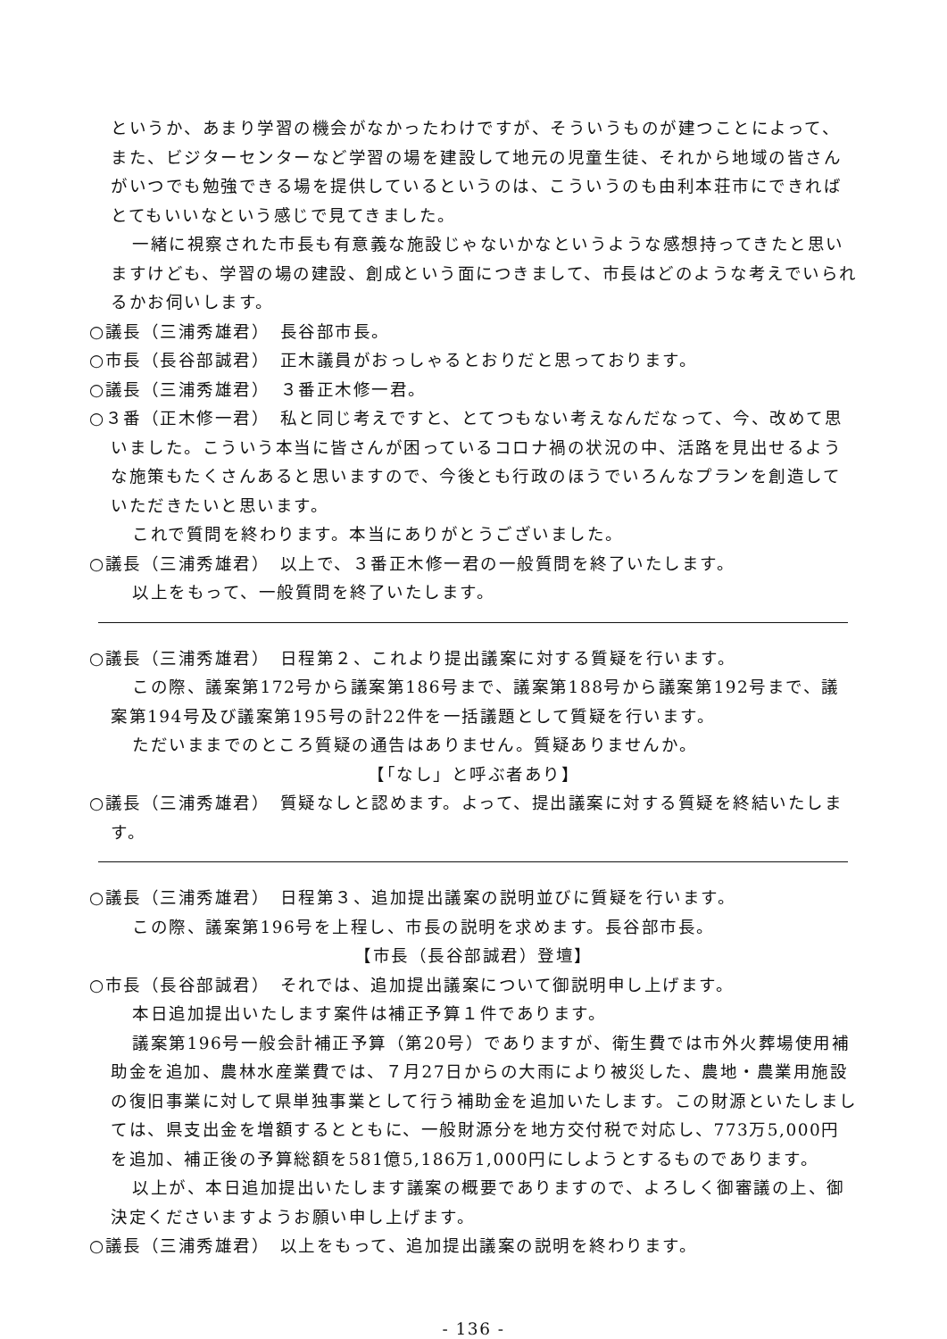というか、あまり学習の機会がなかったわけですが、そういうものが建つことによって、また、ビジターセンターなど学習の場を建設して地元の児童生徒、それから地域の皆さんがいつでも勉強できる場を提供しているというのは、こういうのも由利本荘市にできればとてもいいなという感じで見てきました。
一緒に視察された市長も有意義な施設じゃないかなというような感想持ってきたと思いますけども、学習の場の建設、創成という面につきまして、市長はどのような考えでいられるかお伺いします。
○議長（三浦秀雄君）　長谷部市長。
○市長（長谷部誠君）　正木議員がおっしゃるとおりだと思っております。
○議長（三浦秀雄君）　３番正木修一君。
○３番（正木修一君）　私と同じ考えですと、とてつもない考えなんだなって、今、改めて思いました。こういう本当に皆さんが困っているコロナ禍の状況の中、活路を見出せるような施策もたくさんあると思いますので、今後とも行政のほうでいろんなプランを創造していただきたいと思います。
これで質問を終わります。本当にありがとうございました。
○議長（三浦秀雄君）　以上で、３番正木修一君の一般質問を終了いたします。
以上をもって、一般質問を終了いたします。
○議長（三浦秀雄君）　日程第２、これより提出議案に対する質疑を行います。
この際、議案第172号から議案第186号まで、議案第188号から議案第192号まで、議案第194号及び議案第195号の計22件を一括議題として質疑を行います。
ただいままでのところ質疑の通告はありません。質疑ありませんか。
【「なし」と呼ぶ者あり】
○議長（三浦秀雄君）　質疑なしと認めます。よって、提出議案に対する質疑を終結いたします。
○議長（三浦秀雄君）　日程第３、追加提出議案の説明並びに質疑を行います。
この際、議案第196号を上程し、市長の説明を求めます。長谷部市長。
【市長（長谷部誠君）登壇】
○市長（長谷部誠君）　それでは、追加提出議案について御説明申し上げます。
本日追加提出いたします案件は補正予算１件であります。
議案第196号一般会計補正予算（第20号）でありますが、衛生費では市外火葬場使用補助金を追加、農林水産業費では、７月27日からの大雨により被災した、農地・農業用施設の復旧事業に対して県単独事業として行う補助金を追加いたします。この財源といたしましては、県支出金を増額するとともに、一般財源分を地方交付税で対応し、773万5,000円を追加、補正後の予算総額を581億5,186万1,000円にしようとするものであります。
以上が、本日追加提出いたします議案の概要でありますので、よろしく御審議の上、御決定くださいますようお願い申し上げます。
○議長（三浦秀雄君）　以上をもって、追加提出議案の説明を終わります。
- 136 -